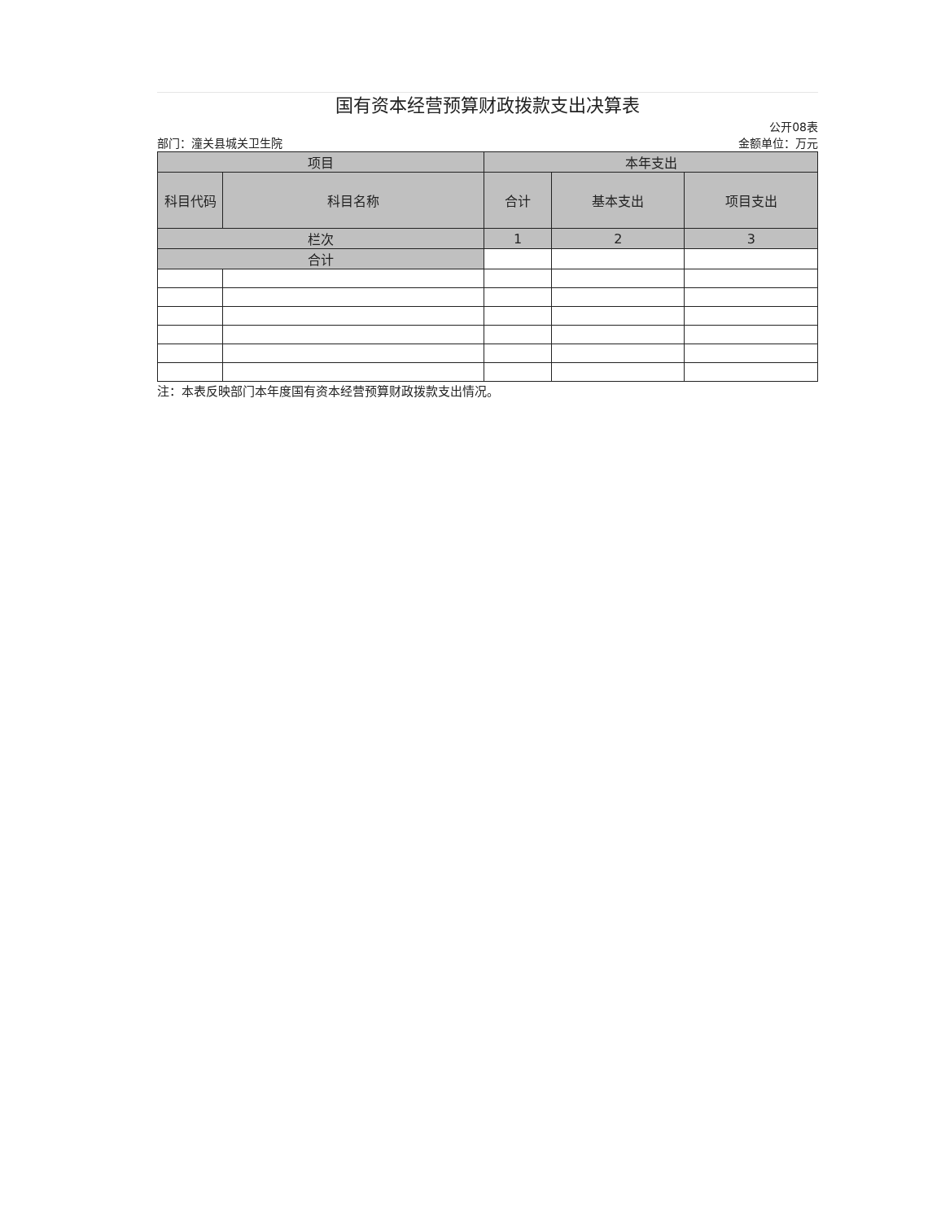国有资本经营预算财政拨款支出决算表
公开08表
部门：潼关县城关卫生院 金额单位：万元
| 项目 | | 本年支出 | | |
| --- | --- | --- | --- | --- |
| 科目代码 | 科目名称 | 合计 | 基本支出 | 项目支出 |
| 栏次 | | 1 | 2 | 3 |
| 合计 | | | | |
注：本表反映部门本年度国有资本经营预算财政拨款支出情况。